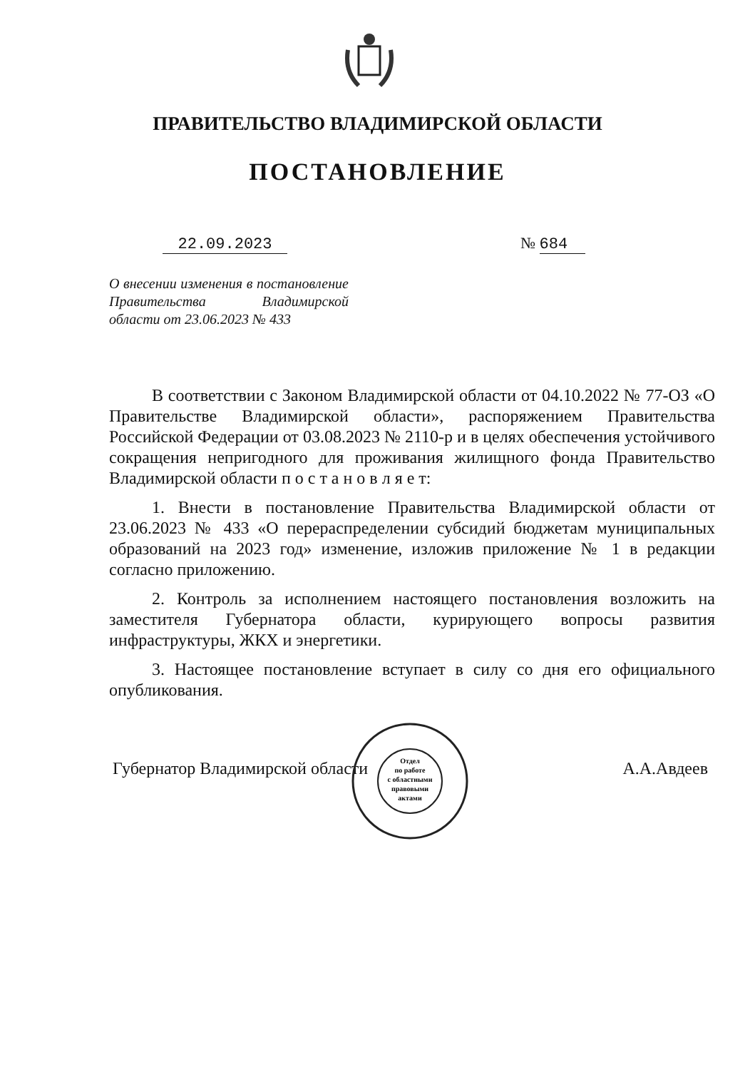ПРАВИТЕЛЬСТВО ВЛАДИМИРСКОЙ ОБЛАСТИ
ПОСТАНОВЛЕНИЕ
22.09.2023 № 684
О внесении изменения в постановление Правительства Владимирской области от 23.06.2023 № 433
В соответствии с Законом Владимирской области от 04.10.2022 № 77-ОЗ «О Правительстве Владимирской области», распоряжением Правительства Российской Федерации от 03.08.2023 № 2110-р и в целях обеспечения устойчивого сокращения непригодного для проживания жилищного фонда Правительство Владимирской области п о с т а н о в л я е т:
1. Внести в постановление Правительства Владимирской области от 23.06.2023 № 433 «О перераспределении субсидий бюджетам муниципальных образований на 2023 год» изменение, изложив приложение № 1 в редакции согласно приложению.
2. Контроль за исполнением настоящего постановления возложить на заместителя Губернатора области, курирующего вопросы развития инфраструктуры, ЖКХ и энергетики.
3. Настоящее постановление вступает в силу со дня его официального опубликования.
Губернатор Владимирской области А.А.Авдеев
Отдел
по работе
с областными
правовыми
актами